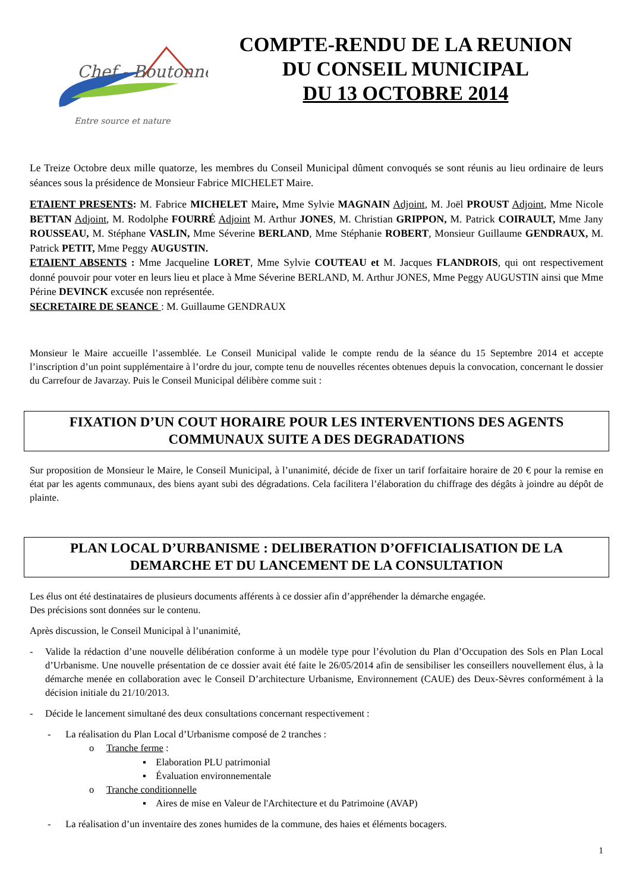Chef - Boutonne
Entre source et nature
COMPTE-RENDU DE LA REUNION
DU CONSEIL MUNICIPAL
DU 13 OCTOBRE 2014
Le Treize Octobre deux mille quatorze, les membres du Conseil Municipal dûment convoqués se sont réunis au lieu ordinaire de leurs séances sous la présidence de Monsieur Fabrice MICHELET Maire.
ETAIENT PRESENTS: M. Fabrice MICHELET Maire, Mme Sylvie MAGNAIN Adjoint, M. Joël PROUST Adjoint, Mme Nicole BETTAN Adjoint, M. Rodolphe FOURRÉ Adjoint M. Arthur JONES, M. Christian GRIPPON, M. Patrick COIRAULT, Mme Jany ROUSSEAU, M. Stéphane VASLIN, Mme Séverine BERLAND, Mme Stéphanie ROBERT, Monsieur Guillaume GENDRAUX, M. Patrick PETIT, Mme Peggy AUGUSTIN.
ETAIENT ABSENTS : Mme Jacqueline LORET, Mme Sylvie COUTEAU et M. Jacques FLANDROIS, qui ont respectivement donné pouvoir pour voter en leurs lieu et place à Mme Séverine BERLAND, M. Arthur JONES, Mme Peggy AUGUSTIN ainsi que Mme Périne DEVINCK excusée non représentée.
SECRETAIRE DE SEANCE : M. Guillaume GENDRAUX
Monsieur le Maire accueille l’assemblée. Le Conseil Municipal valide le compte rendu de la séance du 15 Septembre 2014 et accepte l’inscription d’un point supplémentaire à l’ordre du jour, compte tenu de nouvelles récentes obtenues depuis la convocation, concernant le dossier du Carrefour de Javarzay. Puis le Conseil Municipal délibère comme suit :
FIXATION D’UN COUT HORAIRE POUR LES INTERVENTIONS DES AGENTS COMMUNAUX SUITE A DES DEGRADATIONS
Sur proposition de Monsieur le Maire, le Conseil Municipal, à l’unanimité, décide de fixer un tarif forfaitaire horaire de 20 € pour la remise en état par les agents communaux, des biens ayant subi des dégradations. Cela facilitera l’élaboration du chiffrage des dégâts à joindre au dépôt de plainte.
PLAN LOCAL D’URBANISME : DELIBERATION D’OFFICIALISATION DE LA DEMARCHE ET DU LANCEMENT DE LA CONSULTATION
Les élus ont été destinataires de plusieurs documents afférents à ce dossier afin d’appréhender la démarche engagée.
Des précisions sont données sur le contenu.
Après discussion, le Conseil Municipal à l’unanimité,
- Valide la rédaction d’une nouvelle délibération conforme à un modèle type pour l’évolution du Plan d’Occupation des Sols en Plan Local d’Urbanisme. Une nouvelle présentation de ce dossier avait été faite le 26/05/2014 afin de sensibiliser les conseillers nouvellement élus, à la démarche menée en collaboration avec le Conseil D’architecture Urbanisme, Environnement (CAUE) des Deux-Sèvres conformément à la décision initiale du 21/10/2013.
- Décide le lancement simultané des deux consultations concernant respectivement :
- La réalisation du Plan Local d’Urbanisme composé de 2 tranches :
o Tranche ferme :
▪ Elaboration PLU patrimonial
▪ Évaluation environnementale
o Tranche conditionnelle
▪ Aires de mise en Valeur de l'Architecture et du Patrimoine (AVAP)
- La réalisation d’un inventaire des zones humides de la commune, des haies et éléments bocagers.
1